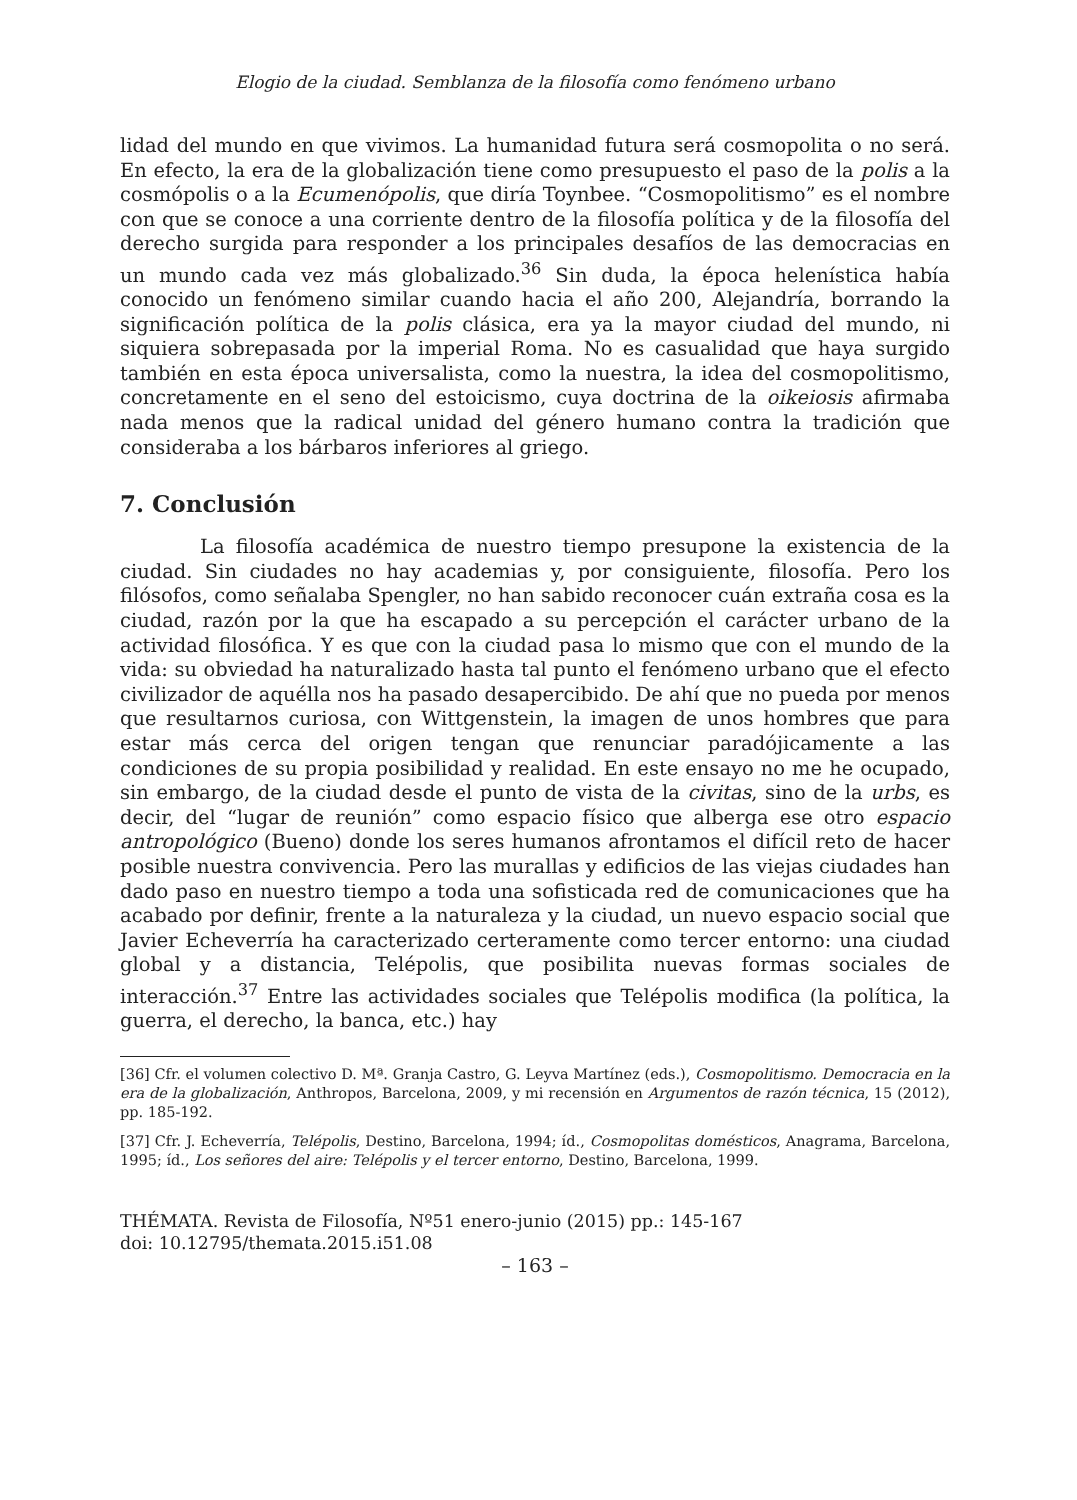Elogio de la ciudad. Semblanza de la filosofía como fenómeno urbano
lidad del mundo en que vivimos. La humanidad futura será cosmopolita o no será. En efecto, la era de la globalización tiene como presupuesto el paso de la polis a la cosmópolis o a la Ecumenópolis, que diría Toynbee. “Cosmopolitismo” es el nombre con que se conoce a una corriente dentro de la filosofía política y de la filosofía del derecho surgida para responder a los principales desafíos de las democracias en un mundo cada vez más globalizado.<sup>36</sup> Sin duda, la época helenística había conocido un fenómeno similar cuando hacia el año 200, Alejandría, borrando la significación política de la polis clásica, era ya la mayor ciudad del mundo, ni siquiera sobrepasada por la imperial Roma. No es casualidad que haya surgido también en esta época universalista, como la nuestra, la idea del cosmopolitismo, concretamente en el seno del estoicismo, cuya doctrina de la oikeiosis afirmaba nada menos que la radical unidad del género humano contra la tradición que consideraba a los bárbaros inferiores al griego.
7. Conclusión
La filosofía académica de nuestro tiempo presupone la existencia de la ciudad. Sin ciudades no hay academias y, por consiguiente, filosofía. Pero los filósofos, como señalaba Spengler, no han sabido reconocer cuán extraña cosa es la ciudad, razón por la que ha escapado a su percepción el carácter urbano de la actividad filosófica. Y es que con la ciudad pasa lo mismo que con el mundo de la vida: su obviedad ha naturalizado hasta tal punto el fenómeno urbano que el efecto civilizador de aquélla nos ha pasado desapercibido. De ahí que no pueda por menos que resultarnos curiosa, con Wittgenstein, la imagen de unos hombres que para estar más cerca del origen tengan que renunciar paradójicamente a las condiciones de su propia posibilidad y realidad. En este ensayo no me he ocupado, sin embargo, de la ciudad desde el punto de vista de la civitas, sino de la urbs, es decir, del “lugar de reunión” como espacio físico que alberga ese otro espacio antropológico (Bueno) donde los seres humanos afrontamos el difícil reto de hacer posible nuestra convivencia. Pero las murallas y edificios de las viejas ciudades han dado paso en nuestro tiempo a toda una sofisticada red de comunicaciones que ha acabado por definir, frente a la naturaleza y la ciudad, un nuevo espacio social que Javier Echeverría ha caracterizado certeramente como tercer entorno: una ciudad global y a distancia, Telépolis, que posibilita nuevas formas sociales de interacción.<sup>37</sup> Entre las actividades sociales que Telépolis modifica (la política, la guerra, el derecho, la banca, etc.) hay
[36] Cfr. el volumen colectivo D. Mª. Granja Castro, G. Leyva Martínez (eds.), Cosmopolitismo. Democracia en la era de la globalización, Anthropos, Barcelona, 2009, y mi recensión en Argumentos de razón técnica, 15 (2012), pp. 185-192.
[37] Cfr. J. Echeverría, Telépolis, Destino, Barcelona, 1994; íd., Cosmopolitas domésticos, Anagrama, Barcelona, 1995; íd., Los señores del aire: Telépolis y el tercer entorno, Destino, Barcelona, 1999.
THÉMATA. Revista de Filosofía, Nº51 enero-junio (2015) pp.: 145-167
doi: 10.12795/themata.2015.i51.08
– 163 –